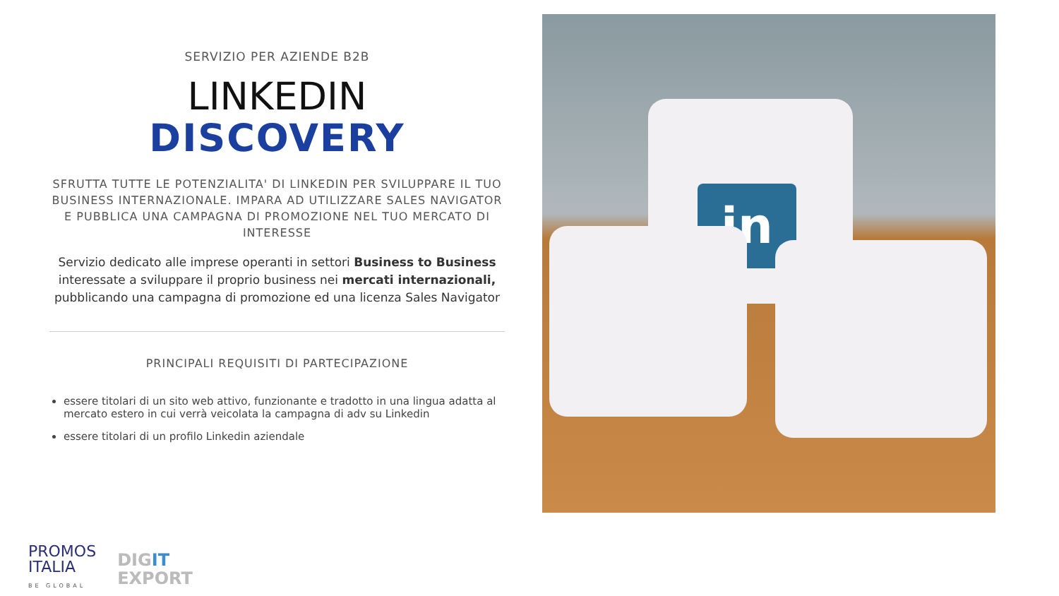SERVIZIO PER AZIENDE B2B
LINKEDIN
DISCOVERY
SFRUTTA TUTTE LE POTENZIALITA' DI LINKEDIN PER SVILUPPARE IL TUO BUSINESS INTERNAZIONALE. IMPARA AD UTILIZZARE SALES NAVIGATOR E PUBBLICA UNA CAMPAGNA DI PROMOZIONE NEL TUO MERCATO DI INTERESSE
Servizio dedicato alle imprese operanti in settori Business to Business interessate a sviluppare il proprio business nei mercati internazionali, pubblicando una campagna di promozione ed una licenza Sales Navigator
PRINCIPALI REQUISITI DI PARTECIPAZIONE
essere titolari di un sito web attivo, funzionante e tradotto in una lingua adatta al mercato estero in cui verrà veicolata la campagna di adv su Linkedin
essere titolari di un profilo Linkedin aziendale
in
PROMOS
ITALIA
BE GLOBAL
DIGIT
EXPORT